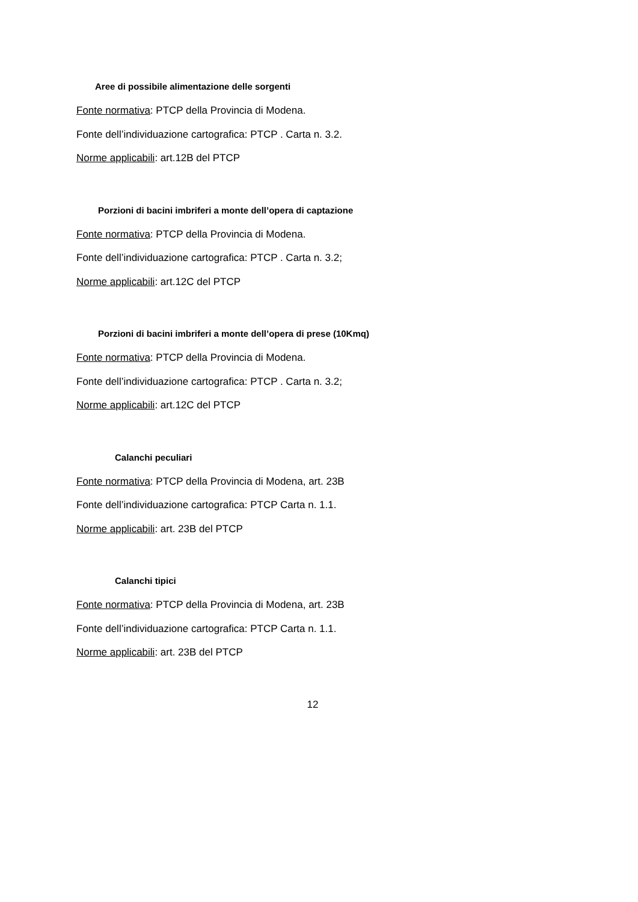Aree di possibile alimentazione delle sorgenti
Fonte normativa: PTCP della Provincia di Modena.
Fonte dell’individuazione cartografica: PTCP . Carta n. 3.2.
Norme applicabili: art.12B del PTCP
Porzioni di bacini imbriferi a monte dell’opera di captazione
Fonte normativa: PTCP della Provincia di Modena.
Fonte dell’individuazione cartografica: PTCP . Carta n. 3.2;
Norme applicabili: art.12C del PTCP
Porzioni di bacini imbriferi a monte dell’opera di prese (10Kmq)
Fonte normativa: PTCP della Provincia di Modena.
Fonte dell’individuazione cartografica: PTCP . Carta n. 3.2;
Norme applicabili: art.12C del PTCP
Calanchi peculiari
Fonte normativa: PTCP della Provincia di Modena, art. 23B
Fonte dell’individuazione cartografica: PTCP Carta n. 1.1.
Norme applicabili: art. 23B del PTCP
Calanchi tipici
Fonte normativa: PTCP della Provincia di Modena, art. 23B
Fonte dell’individuazione cartografica: PTCP Carta n. 1.1.
Norme applicabili: art. 23B del PTCP
12